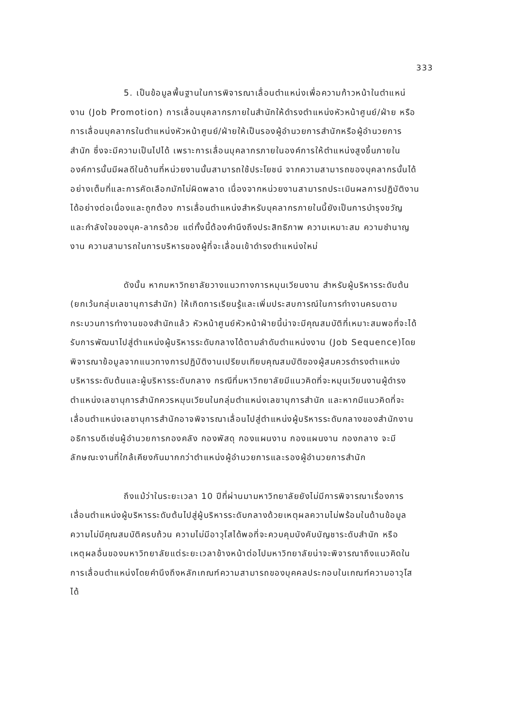333
5. เป็นข้อมูลพื้นฐานในการพิจารณาเลื่อนตำแหน่งเพื่อความก้าวหน้าในตำแหน่งาน (Job Promotion) การเลื่อนบุคลากรภายในสำนักให้ดำรงตำแหน่งหัวหน้าศูนย์/ฝ่าย หรือการเลื่อนบุคลากรในตำแหน่งหัวหน้าศูนย์/ฝ่ายให้เป็นรองผู้อำนวยการสำนักหรือผู้อำนวยการสำนัก ซึ่งจะมีความเป็นไปได้ เพราะการเลื่อนบุคลากรภายในองค์การให้ตำแหน่งสูงขึ้นภายในองค์การนั้นมีผลดีในด้านที่หน่วยงานนั้นสามารถใช้ประโยชน์ จากความสามารถของบุคลากรนั้นได้อย่างเต็มที่และการคัดเลือกมักไม่ผิดพลาด เนื่องจากหน่วยงานสามารถประเมินผลการปฏิบัติงานได้อย่างต่อเนื่องและถูกต้อง การเลื่อนตำแหน่งสำหรับบุคลากรภายในนี้ยังเป็นการบำรุงขวัญ และกำลังใจของบุค-ลากรด้วย แต่ทั้งนี้ต้องคำนึงถึงประสิทธิภาพ ความเหมาะสม ความชำนาญงาน ความสามารถในการบริหารของผู้ที่จะเลื่อนเข้าดำรงตำแหน่งใหม่
ดังนั้น หากมหาวิทยาลัยวางแนวทางการหมุนเวียนงาน สำหรับผู้บริหารระดับต้น (ยกเว้นกลุ่มเลขานุการสำนัก) ให้เกิดการเรียนรู้และเพิ่มประสบการณ์ในการทำงานครบตามกระบวนการทำงานของสำนักแล้ว หัวหน้าศูนย์หัวหน้าฝ่ายนี้น่าจะมีคุณสมบัติที่เหมาะสมพอที่จะได้รับการพัฒนาไปสู่ตำแหน่งผู้บริหารระดับกลางได้ตามลำดับตำแหน่งงาน (Job Sequence)โดยพิจารณาข้อมูลจากแนวทางการปฏิบัติงานเปรียบเทียบคุณสมบัติของผู้สมควรดำรงตำแหน่งบริหารระดับต้นและผู้บริหารระดับกลาง กรณีที่มหาวิทยาลัยมีแนวคิดที่จะหมุนเวียนงานผู้ดำรงตำแหน่งเลขานุการสำนักควรหมุนเวียนในกลุ่มตำแหน่งเลขานุการสำนัก และหากมีแนวคิดที่จะเลื่อนตำแหน่งเลขานุการสำนักอาจพิจารณาเลื่อนไปสู่ตำแหน่งผู้บริหารระดับกลางของสำนักงานอธิการบดีเช่นผู้อำนวยการกองคลัง กองพัสดุ กองแผนงาน กองแผนงาน กองกลาง จะมีลักษณะงานที่ใกล้เคียงกันมากกว่าตำแหน่งผู้อำนวยการและรองผู้อำนวยการสำนัก
ถึงแม้ว่าในระยะเวลา 10 ปีที่ผ่านมามหาวิทยาลัยยังไม่มีการพิจารณาเรื่องการเลื่อนตำแหน่งผู้บริหารระดับต้นไปสู่ผู้บริหารระดับกลางด้วยเหตุผลความไม่พร้อมในด้านข้อมูล ความไม่มีคุณสมบัติครบถ้วน ความไม่มีอาวุโสได้พอที่จะควบคุมบังคับบัญชาระดับสำนัก หรือเหตุผลอื่นของมหาวิทยาลัยแต่ระยะเวลาข้างหน้าต่อไปมหาวิทยาลัยน่าจะพิจารณาถึงแนวคิดในการเลื่อนตำแหน่งโดยคำนึงถึงหลักเกณฑ์ความสามารถของบุคคลประกอบในเกณฑ์ความอาวุโสได้